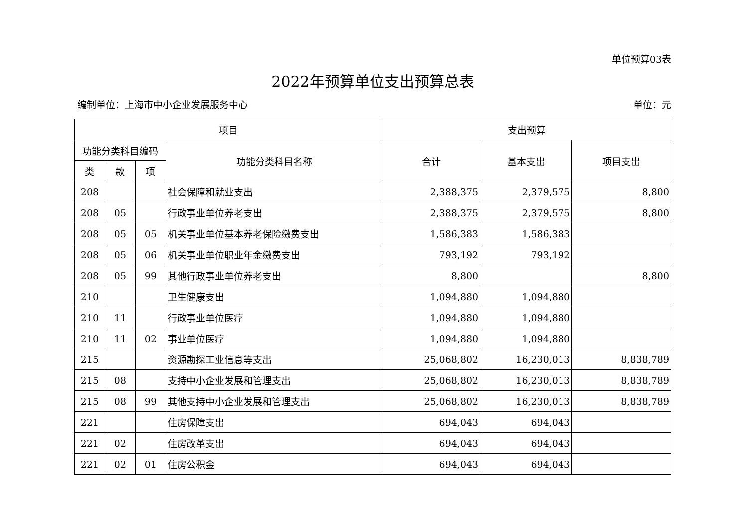单位预算03表
2022年预算单位支出预算总表
编制单位：上海市中小企业发展服务中心 单位：元
| 项目 | | | | 支出预算 | | |
| --- | --- | --- | --- | --- | --- | --- |
| 功能分类科目编码 | | | 功能分类科目名称 | 合计 | 基本支出 | 项目支出 |
| 类 | 款 | 项 | | | | |
| 208 | | | 社会保障和就业支出 | 2,388,375 | 2,379,575 | 8,800 |
| 208 | 05 | | 行政事业单位养老支出 | 2,388,375 | 2,379,575 | 8,800 |
| 208 | 05 | 05 | 机关事业单位基本养老保险缴费支出 | 1,586,383 | 1,586,383 | |
| 208 | 05 | 06 | 机关事业单位职业年金缴费支出 | 793,192 | 793,192 | |
| 208 | 05 | 99 | 其他行政事业单位养老支出 | 8,800 | | 8,800 |
| 210 | | | 卫生健康支出 | 1,094,880 | 1,094,880 | |
| 210 | 11 | | 行政事业单位医疗 | 1,094,880 | 1,094,880 | |
| 210 | 11 | 02 | 事业单位医疗 | 1,094,880 | 1,094,880 | |
| 215 | | | 资源勘探工业信息等支出 | 25,068,802 | 16,230,013 | 8,838,789 |
| 215 | 08 | | 支持中小企业发展和管理支出 | 25,068,802 | 16,230,013 | 8,838,789 |
| 215 | 08 | 99 | 其他支持中小企业发展和管理支出 | 25,068,802 | 16,230,013 | 8,838,789 |
| 221 | | | 住房保障支出 | 694,043 | 694,043 | |
| 221 | 02 | | 住房改革支出 | 694,043 | 694,043 | |
| 221 | 02 | 01 | 住房公积金 | 694,043 | 694,043 | |